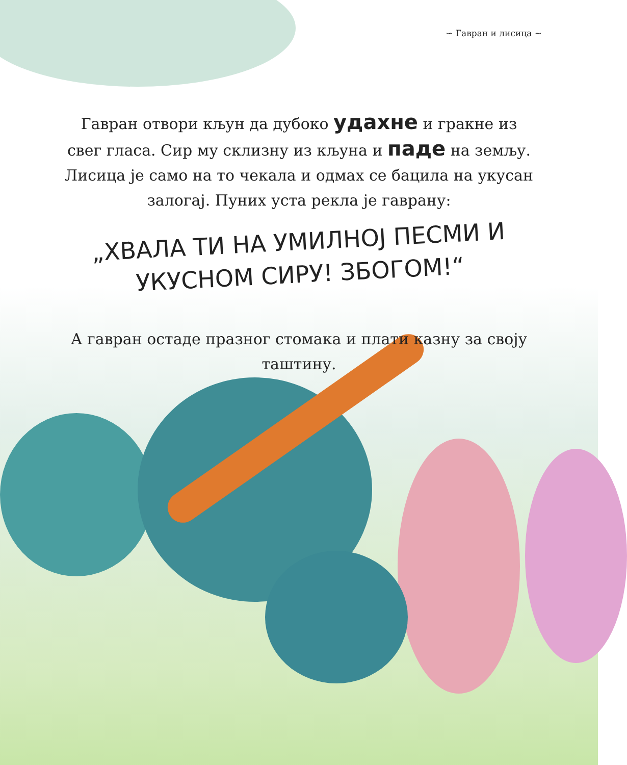∽ Гавран и лисица ∼
Гавран отвори кљун да дубоко удахне и гракне из свег гласа. Сир му склизну из кљуна и паде на земљу. Лисица је само на то чекала и одмах се бацила на укусан залогај. Пуних уста рекла је гаврану:
„ХВАЛА ТИ НА УМИЛНОЈ ПЕСМИ И УКУСНОМ СИРУ! ЗБОГОМ!“
А гавран остаде празног стомака и плати казну за своју таштину.